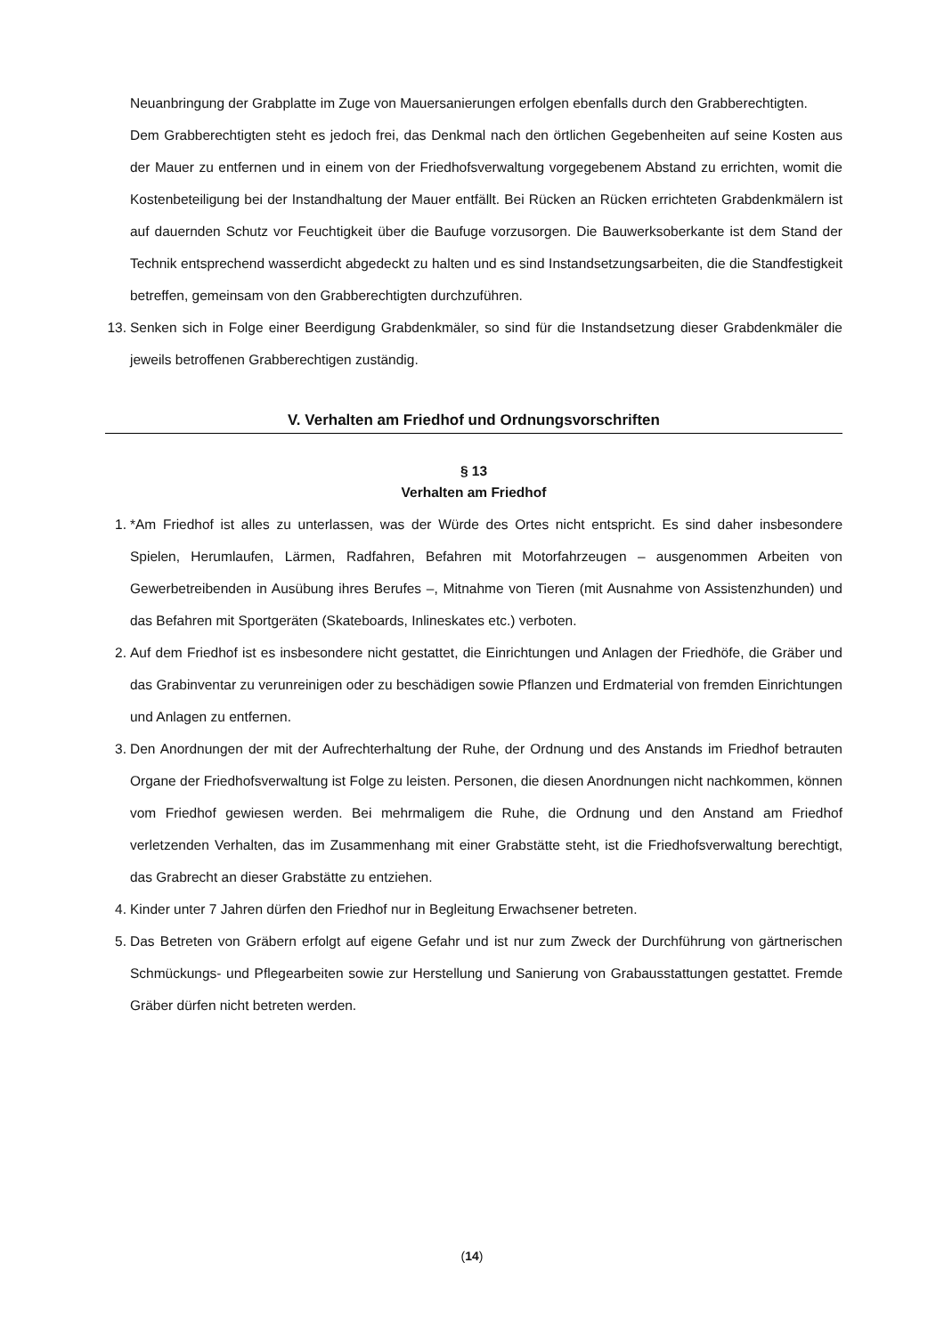Neuanbringung der Grabplatte im Zuge von Mauersanierungen erfolgen ebenfalls durch den Grabberechtigten.
Dem Grabberechtigten steht es jedoch frei, das Denkmal nach den örtlichen Gegebenheiten auf seine Kosten aus der Mauer zu entfernen und in einem von der Friedhofsverwaltung vorgegebenem Abstand zu errichten, womit die Kostenbeteiligung bei der Instandhaltung der Mauer entfällt. Bei Rücken an Rücken errichteten Grabdenkmälern ist auf dauernden Schutz vor Feuchtigkeit über die Baufuge vorzusorgen. Die Bauwerksoberkante ist dem Stand der Technik entsprechend wasserdicht abgedeckt zu halten und es sind Instandsetzungsarbeiten, die die Standfestigkeit betreffen, gemeinsam von den Grabberechtigten durchzuführen.
13.
Senken sich in Folge einer Beerdigung Grabdenkmäler, so sind für die Instandsetzung dieser Grabdenkmäler die jeweils betroffenen Grabberechtigen zuständig.
V. Verhalten am Friedhof und Ordnungsvorschriften
§ 13
Verhalten am Friedhof
1.
*Am Friedhof ist alles zu unterlassen, was der Würde des Ortes nicht entspricht. Es sind daher insbesondere Spielen, Herumlaufen, Lärmen, Radfahren, Befahren mit Motorfahrzeugen – ausgenommen Arbeiten von Gewerbetreibenden in Ausübung ihres Berufes –, Mitnahme von Tieren (mit Ausnahme von Assistenzhunden) und das Befahren mit Sportgeräten (Skateboards, Inlineskates etc.) verboten.
2.
Auf dem Friedhof ist es insbesondere nicht gestattet, die Einrichtungen und Anlagen der Friedhöfe, die Gräber und das Grabinventar zu verunreinigen oder zu beschädigen sowie Pflanzen und Erdmaterial von fremden Einrichtungen und Anlagen zu entfernen.
3.
Den Anordnungen der mit der Aufrechterhaltung der Ruhe, der Ordnung und des Anstands im Friedhof betrauten Organe der Friedhofsverwaltung ist Folge zu leisten. Personen, die diesen Anordnungen nicht nachkommen, können vom Friedhof gewiesen werden. Bei mehrmaligem die Ruhe, die Ordnung und den Anstand am Friedhof verletzenden Verhalten, das im Zusammenhang mit einer Grabstätte steht, ist die Friedhofsverwaltung berechtigt, das Grabrecht an dieser Grabstätte zu entziehen.
4.
Kinder unter 7 Jahren dürfen den Friedhof nur in Begleitung Erwachsener betreten.
5.
Das Betreten von Gräbern erfolgt auf eigene Gefahr und ist nur zum Zweck der Durchführung von gärtnerischen Schmückungs- und Pflegearbeiten sowie zur Herstellung und Sanierung von Grabausstattungen gestattet. Fremde Gräber dürfen nicht betreten werden.
(14)